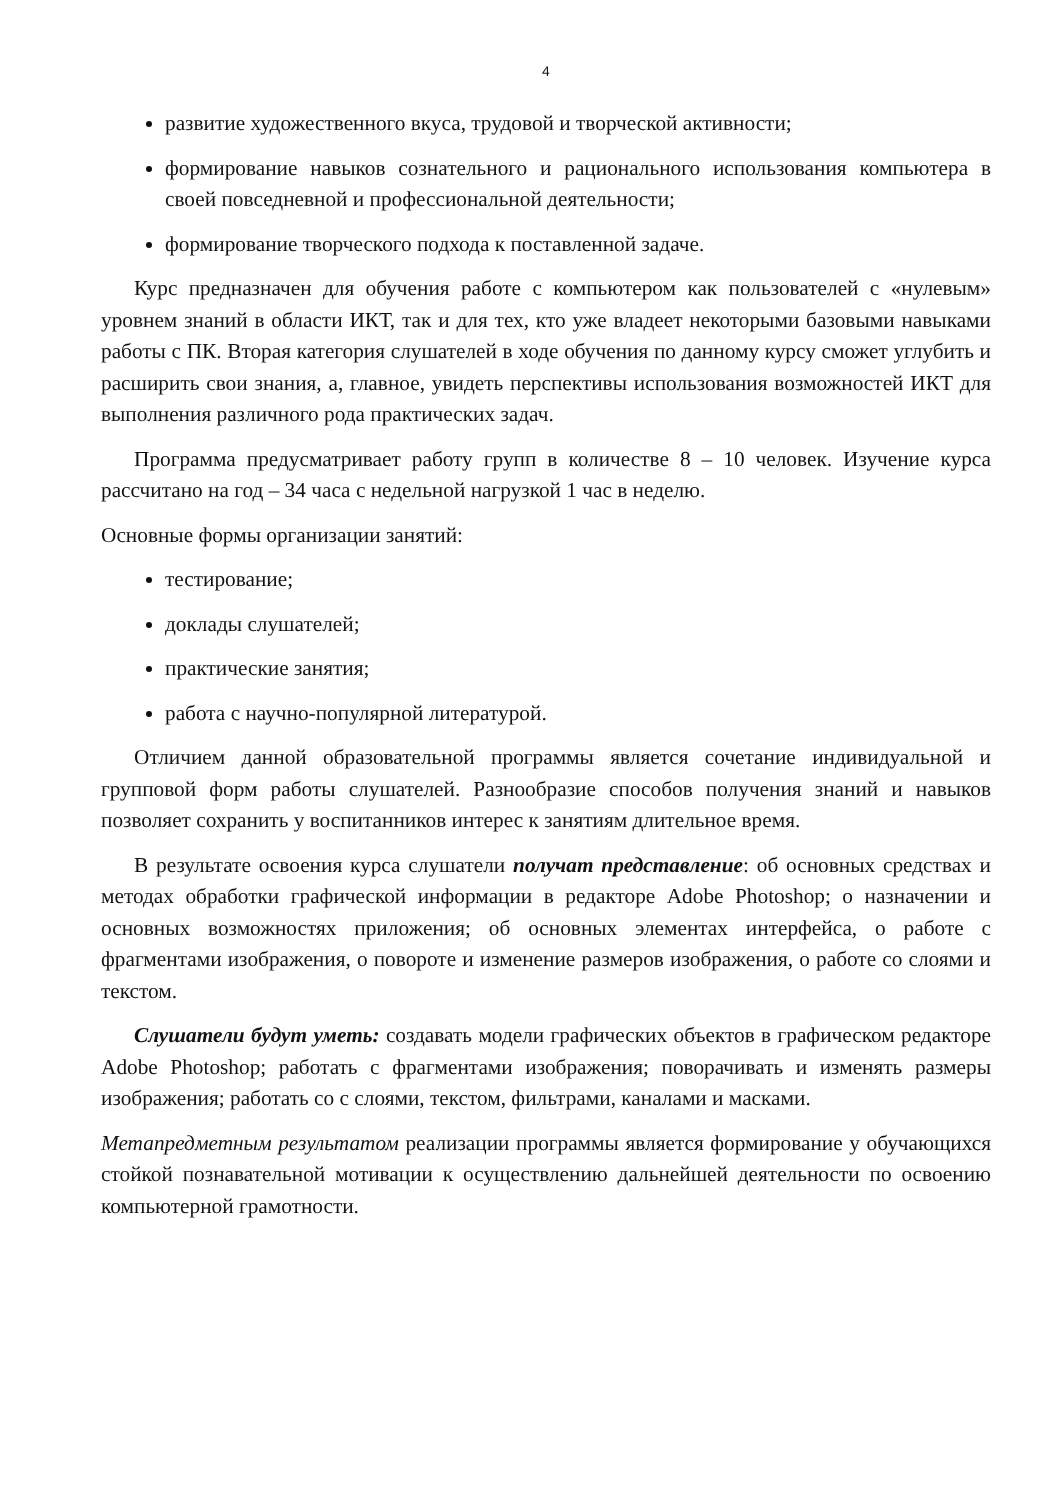4
развитие художественного вкуса, трудовой и творческой активности;
формирование навыков сознательного и рационального использования компьютера в своей повседневной и профессиональной деятельности;
формирование творческого подхода к поставленной задаче.
Курс предназначен для обучения работе с компьютером как пользователей с «нулевым» уровнем знаний в области ИКТ, так и для тех, кто уже владеет некоторыми базовыми навыками работы с ПК. Вторая категория слушателей в ходе обучения по данному курсу сможет углубить и расширить свои знания, а, главное, увидеть перспективы использования возможностей ИКТ для выполнения различного рода практических задач.
Программа предусматривает работу групп в количестве 8 – 10 человек. Изучение курса рассчитано на год – 34 часа с недельной нагрузкой 1 час в неделю.
Основные формы организации занятий:
тестирование;
доклады слушателей;
практические занятия;
работа с научно-популярной литературой.
Отличием данной образовательной программы является сочетание индивидуальной и групповой форм работы слушателей. Разнообразие способов получения знаний и навыков позволяет сохранить у воспитанников интерес к занятиям длительное время.
В результате освоения курса слушатели получат представление: об основных средствах и методах обработки графической информации в редакторе Adobe Photoshop; о назначении и основных возможностях приложения; об основных элементах интерфейса, о работе с фрагментами изображения, о повороте и изменение размеров изображения, о работе со слоями и текстом.
Слушатели будут уметь: создавать модели графических объектов в графическом редакторе Adobe Photoshop; работать с фрагментами изображения; поворачивать и изменять размеры изображения; работать со с слоями, текстом, фильтрами, каналами и масками.
Метапредметным результатом реализации программы является формирование у обучающихся стойкой познавательной мотивации к осуществлению дальнейшей деятельности по освоению компьютерной грамотности.